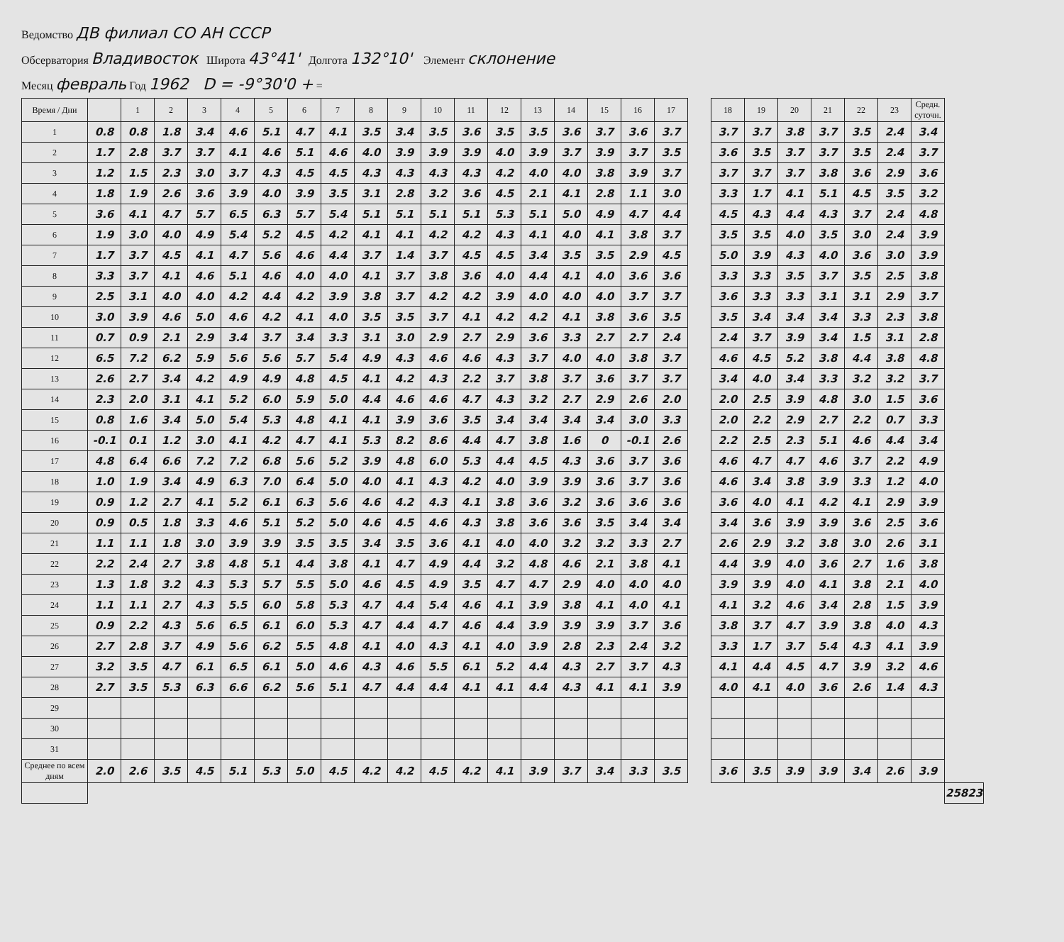Ведомство ДВ филиал СО АН СССР
Обсерватория Владивосток Широта 43°41' Долгота 132°10' Элемент склонение
Месяц февраль Год 1962 D = -9°30'0 + =
| Время / Дни | | 1 | 2 | 3 | 4 | 5 | 6 | 7 | 8 | 9 | 10 | 11 | 12 | 13 | 14 | 15 | 16 | 17 | | 18 | 19 | 20 | 21 | 22 | 23 | Средн. суточн. | |
| 1 | 0.8 | 0.8 | 1.8 | 3.4 | 4.6 | 5.1 | 4.7 | 4.1 | 3.5 | 3.4 | 3.5 | 3.6 | 3.5 | 3.5 | 3.6 | 3.7 | 3.6 | 3.7 | | 3.7 | 3.7 | 3.8 | 3.7 | 3.5 | 2.4 | 3.4 | |
| 2 | 1.7 | 2.8 | 3.7 | 3.7 | 4.1 | 4.6 | 5.1 | 4.6 | 4.0 | 3.9 | 3.9 | 3.9 | 4.0 | 3.9 | 3.7 | 3.9 | 3.7 | 3.5 | | 3.6 | 3.5 | 3.7 | 3.7 | 3.5 | 2.4 | 3.7 | |
| 3 | 1.2 | 1.5 | 2.3 | 3.0 | 3.7 | 4.3 | 4.5 | 4.5 | 4.3 | 4.3 | 4.3 | 4.3 | 4.2 | 4.0 | 4.0 | 3.8 | 3.9 | 3.7 | | 3.7 | 3.7 | 3.7 | 3.8 | 3.6 | 2.9 | 3.6 | |
| 4 | 1.8 | 1.9 | 2.6 | 3.6 | 3.9 | 4.0 | 3.9 | 3.5 | 3.1 | 2.8 | 3.2 | 3.6 | 4.5 | 2.1 | 4.1 | 2.8 | 1.1 | 3.0 | | 3.3 | 1.7 | 4.1 | 5.1 | 4.5 | 3.5 | 3.2 | |
| 5 | 3.6 | 4.1 | 4.7 | 5.7 | 6.5 | 6.3 | 5.7 | 5.4 | 5.1 | 5.1 | 5.1 | 5.1 | 5.3 | 5.1 | 5.0 | 4.9 | 4.7 | 4.4 | | 4.5 | 4.3 | 4.4 | 4.3 | 3.7 | 2.4 | 4.8 | |
| 6 | 1.9 | 3.0 | 4.0 | 4.9 | 5.4 | 5.2 | 4.5 | 4.2 | 4.1 | 4.1 | 4.2 | 4.2 | 4.3 | 4.1 | 4.0 | 4.1 | 3.8 | 3.7 | | 3.5 | 3.5 | 4.0 | 3.5 | 3.0 | 2.4 | 3.9 | |
| 7 | 1.7 | 3.7 | 4.5 | 4.1 | 4.7 | 5.6 | 4.6 | 4.4 | 3.7 | 1.4 | 3.7 | 4.5 | 4.5 | 3.4 | 3.5 | 3.5 | 2.9 | 4.5 | | 5.0 | 3.9 | 4.3 | 4.0 | 3.6 | 3.0 | 3.9 | |
| 8 | 3.3 | 3.7 | 4.1 | 4.6 | 5.1 | 4.6 | 4.0 | 4.0 | 4.1 | 3.7 | 3.8 | 3.6 | 4.0 | 4.4 | 4.1 | 4.0 | 3.6 | 3.6 | | 3.3 | 3.3 | 3.5 | 3.7 | 3.5 | 2.5 | 3.8 | |
| 9 | 2.5 | 3.1 | 4.0 | 4.0 | 4.2 | 4.4 | 4.2 | 3.9 | 3.8 | 3.7 | 4.2 | 4.2 | 3.9 | 4.0 | 4.0 | 4.0 | 3.7 | 3.7 | | 3.6 | 3.3 | 3.3 | 3.1 | 3.1 | 2.9 | 3.7 | |
| 10 | 3.0 | 3.9 | 4.6 | 5.0 | 4.6 | 4.2 | 4.1 | 4.0 | 3.5 | 3.5 | 3.7 | 4.1 | 4.2 | 4.2 | 4.1 | 3.8 | 3.6 | 3.5 | | 3.5 | 3.4 | 3.4 | 3.4 | 3.3 | 2.3 | 3.8 | |
| 11 | 0.7 | 0.9 | 2.1 | 2.9 | 3.4 | 3.7 | 3.4 | 3.3 | 3.1 | 3.0 | 2.9 | 2.7 | 2.9 | 3.6 | 3.3 | 2.7 | 2.7 | 2.4 | | 2.4 | 3.7 | 3.9 | 3.4 | 1.5 | 3.1 | 2.8 | |
| 12 | 6.5 | 7.2 | 6.2 | 5.9 | 5.6 | 5.6 | 5.7 | 5.4 | 4.9 | 4.3 | 4.6 | 4.6 | 4.3 | 3.7 | 4.0 | 4.0 | 3.8 | 3.7 | | 4.6 | 4.5 | 5.2 | 3.8 | 4.4 | 3.8 | 4.8 | |
| 13 | 2.6 | 2.7 | 3.4 | 4.2 | 4.9 | 4.9 | 4.8 | 4.5 | 4.1 | 4.2 | 4.3 | 2.2 | 3.7 | 3.8 | 3.7 | 3.6 | 3.7 | 3.7 | | 3.4 | 4.0 | 3.4 | 3.3 | 3.2 | 3.2 | 3.7 | |
| 14 | 2.3 | 2.0 | 3.1 | 4.1 | 5.2 | 6.0 | 5.9 | 5.0 | 4.4 | 4.6 | 4.6 | 4.7 | 4.3 | 3.2 | 2.7 | 2.9 | 2.6 | 2.0 | | 2.0 | 2.5 | 3.9 | 4.8 | 3.0 | 1.5 | 3.6 | |
| 15 | 0.8 | 1.6 | 3.4 | 5.0 | 5.4 | 5.3 | 4.8 | 4.1 | 4.1 | 3.9 | 3.6 | 3.5 | 3.4 | 3.4 | 3.4 | 3.4 | 3.0 | 3.3 | | 2.0 | 2.2 | 2.9 | 2.7 | 2.2 | 0.7 | 3.3 | |
| 16 | -0.1 | 0.1 | 1.2 | 3.0 | 4.1 | 4.2 | 4.7 | 4.1 | 5.3 | 8.2 | 8.6 | 4.4 | 4.7 | 3.8 | 1.6 | 0 | -0.1 | 2.6 | | 2.2 | 2.5 | 2.3 | 5.1 | 4.6 | 4.4 | 3.4 | |
| 17 | 4.8 | 6.4 | 6.6 | 7.2 | 7.2 | 6.8 | 5.6 | 5.2 | 3.9 | 4.8 | 6.0 | 5.3 | 4.4 | 4.5 | 4.3 | 3.6 | 3.7 | 3.6 | | 4.6 | 4.7 | 4.7 | 4.6 | 3.7 | 2.2 | 4.9 | |
| 18 | 1.0 | 1.9 | 3.4 | 4.9 | 6.3 | 7.0 | 6.4 | 5.0 | 4.0 | 4.1 | 4.3 | 4.2 | 4.0 | 3.9 | 3.9 | 3.6 | 3.7 | 3.6 | | 4.6 | 3.4 | 3.8 | 3.9 | 3.3 | 1.2 | 4.0 | |
| 19 | 0.9 | 1.2 | 2.7 | 4.1 | 5.2 | 6.1 | 6.3 | 5.6 | 4.6 | 4.2 | 4.3 | 4.1 | 3.8 | 3.6 | 3.2 | 3.6 | 3.6 | 3.6 | | 3.6 | 4.0 | 4.1 | 4.2 | 4.1 | 2.9 | 3.9 | |
| 20 | 0.9 | 0.5 | 1.8 | 3.3 | 4.6 | 5.1 | 5.2 | 5.0 | 4.6 | 4.5 | 4.6 | 4.3 | 3.8 | 3.6 | 3.6 | 3.5 | 3.4 | 3.4 | | 3.4 | 3.6 | 3.9 | 3.9 | 3.6 | 2.5 | 3.6 | |
| 21 | 1.1 | 1.1 | 1.8 | 3.0 | 3.9 | 3.9 | 3.5 | 3.5 | 3.4 | 3.5 | 3.6 | 4.1 | 4.0 | 4.0 | 3.2 | 3.2 | 3.3 | 2.7 | | 2.6 | 2.9 | 3.2 | 3.8 | 3.0 | 2.6 | 3.1 | |
| 22 | 2.2 | 2.4 | 2.7 | 3.8 | 4.8 | 5.1 | 4.4 | 3.8 | 4.1 | 4.7 | 4.9 | 4.4 | 3.2 | 4.8 | 4.6 | 2.1 | 3.8 | 4.1 | | 4.4 | 3.9 | 4.0 | 3.6 | 2.7 | 1.6 | 3.8 | |
| 23 | 1.3 | 1.8 | 3.2 | 4.3 | 5.3 | 5.7 | 5.5 | 5.0 | 4.6 | 4.5 | 4.9 | 3.5 | 4.7 | 4.7 | 2.9 | 4.0 | 4.0 | 4.0 | | 3.9 | 3.9 | 4.0 | 4.1 | 3.8 | 2.1 | 4.0 | |
| 24 | 1.1 | 1.1 | 2.7 | 4.3 | 5.5 | 6.0 | 5.8 | 5.3 | 4.7 | 4.4 | 5.4 | 4.6 | 4.1 | 3.9 | 3.8 | 4.1 | 4.0 | 4.1 | | 4.1 | 3.2 | 4.6 | 3.4 | 2.8 | 1.5 | 3.9 | |
| 25 | 0.9 | 2.2 | 4.3 | 5.6 | 6.5 | 6.1 | 6.0 | 5.3 | 4.7 | 4.4 | 4.7 | 4.6 | 4.4 | 3.9 | 3.9 | 3.9 | 3.7 | 3.6 | | 3.8 | 3.7 | 4.7 | 3.9 | 3.8 | 4.0 | 4.3 | |
| 26 | 2.7 | 2.8 | 3.7 | 4.9 | 5.6 | 6.2 | 5.5 | 4.8 | 4.1 | 4.0 | 4.3 | 4.1 | 4.0 | 3.9 | 2.8 | 2.3 | 2.4 | 3.2 | | 3.3 | 1.7 | 3.7 | 5.4 | 4.3 | 4.1 | 3.9 | |
| 27 | 3.2 | 3.5 | 4.7 | 6.1 | 6.5 | 6.1 | 5.0 | 4.6 | 4.3 | 4.6 | 5.5 | 6.1 | 5.2 | 4.4 | 4.3 | 2.7 | 3.7 | 4.3 | | 4.1 | 4.4 | 4.5 | 4.7 | 3.9 | 3.2 | 4.6 | |
| 28 | 2.7 | 3.5 | 5.3 | 6.3 | 6.6 | 6.2 | 5.6 | 5.1 | 4.7 | 4.4 | 4.4 | 4.1 | 4.1 | 4.4 | 4.3 | 4.1 | 4.1 | 3.9 | | 4.0 | 4.1 | 4.0 | 3.6 | 2.6 | 1.4 | 4.3 | |
| 29 | | | | | | | | | | | | | | | | | | | | | | | | | | | |
| 30 | | | | | | | | | | | | | | | | | | | | | | | | | | | |
| 31 | | | | | | | | | | | | | | | | | | | | | | | | | | | |
| Среднее по всем дням | 2.0 | 2.6 | 3.5 | 4.5 | 5.1 | 5.3 | 5.0 | 4.5 | 4.2 | 4.2 | 4.5 | 4.2 | 4.1 | 3.9 | 3.7 | 3.4 | 3.3 | 3.5 | | 3.6 | 3.5 | 3.9 | 3.9 | 3.4 | 2.6 | 3.9 | |
| | | | | | | | | | | | | | | | | | | | | | | | | | | | 25823 |